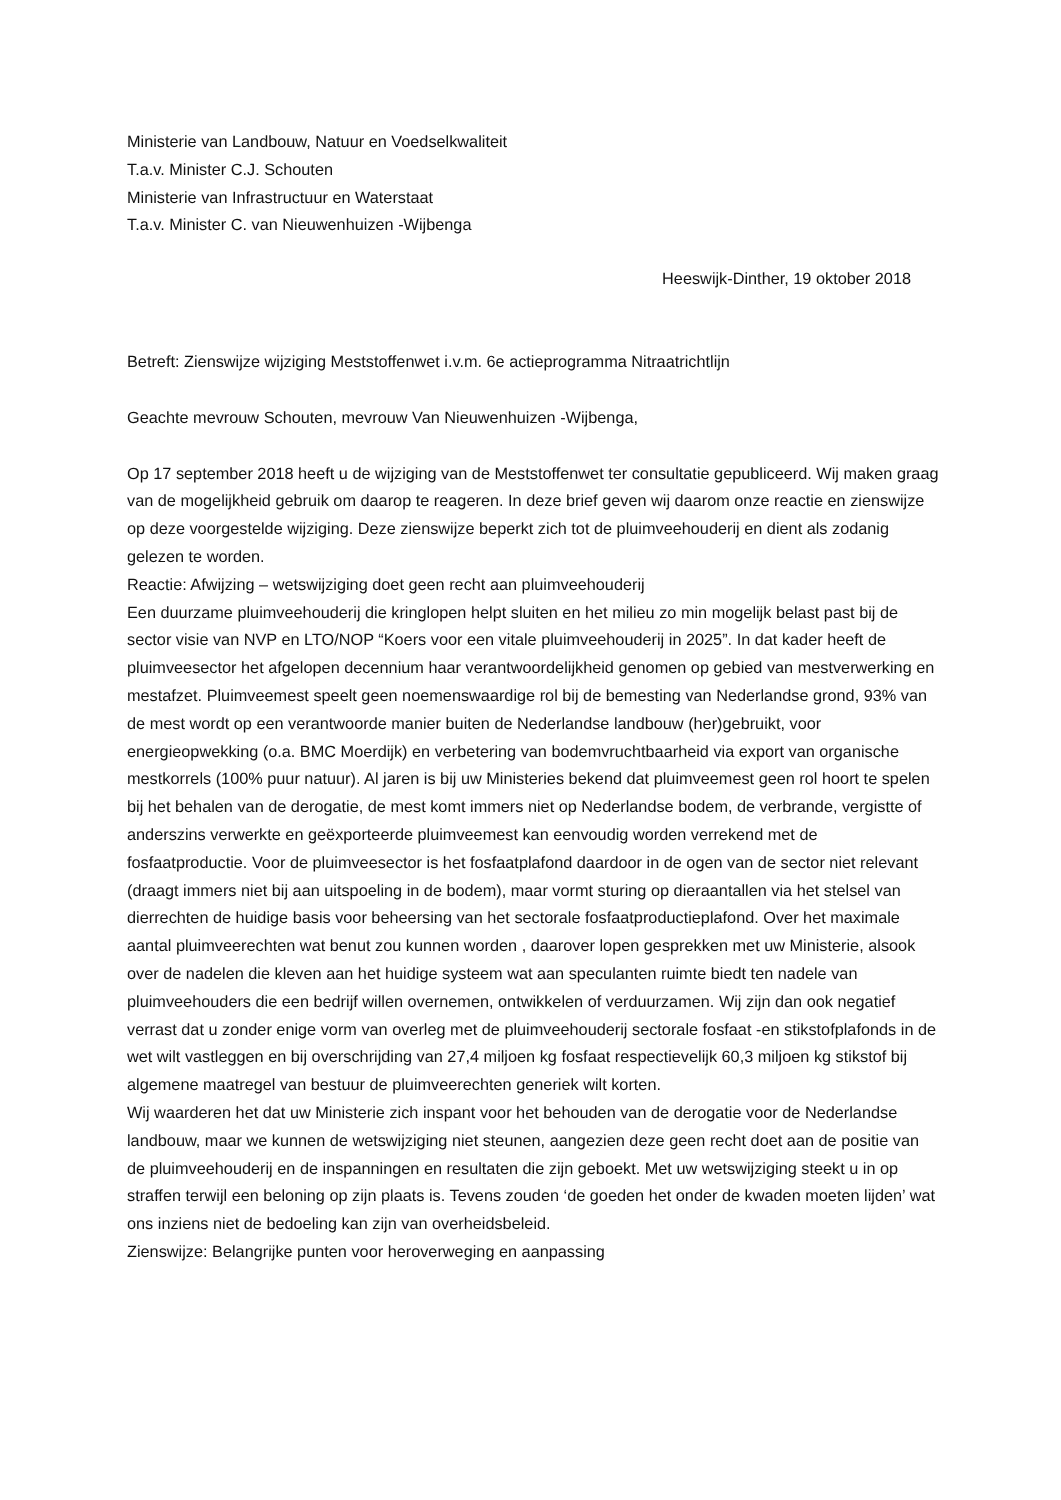Ministerie van Landbouw, Natuur en Voedselkwaliteit
T.a.v. Minister C.J. Schouten
Ministerie van Infrastructuur en Waterstaat
T.a.v. Minister C. van Nieuwenhuizen -Wijbenga
Heeswijk-Dinther, 19 oktober 2018
Betreft: Zienswijze wijziging Meststoffenwet i.v.m. 6e actieprogramma Nitraatrichtlijn
Geachte mevrouw Schouten, mevrouw Van Nieuwenhuizen -Wijbenga,
Op 17 september 2018 heeft u de wijziging van de Meststoffenwet ter consultatie gepubliceerd. Wij maken graag van de mogelijkheid gebruik om daarop te reageren. In deze brief geven wij daarom onze reactie en zienswijze op deze voorgestelde wijziging. Deze zienswijze beperkt zich tot de pluimveehouderij en dient als zodanig gelezen te worden.
Reactie: Afwijzing – wetswijziging doet geen recht aan pluimveehouderij
Een duurzame pluimveehouderij die kringlopen helpt sluiten en het milieu zo min mogelijk belast past bij de sector visie van NVP en LTO/NOP “Koers voor een vitale pluimveehouderij in 2025”. In dat kader heeft de pluimveesector het afgelopen decennium haar verantwoordelijkheid genomen op gebied van mestverwerking en mestafzet. Pluimveemest speelt geen noemenswaardige rol bij de bemesting van Nederlandse grond, 93% van de mest wordt op een verantwoorde manier buiten de Nederlandse landbouw (her)gebruikt, voor energieopwekking (o.a. BMC Moerdijk) en verbetering van bodemvruchtbaarheid via export van organische mestkorrels (100% puur natuur). Al jaren is bij uw Ministeries bekend dat pluimveemest geen rol hoort te spelen bij het behalen van de derogatie, de mest komt immers niet op Nederlandse bodem, de verbrande, vergistte of anderszins verwerkte en geëxporteerde pluimveemest kan eenvoudig worden verrekend met de fosfaatproductie. Voor de pluimveesector is het fosfaatplafond daardoor in de ogen van de sector niet relevant (draagt immers niet bij aan uitspoeling in de bodem), maar vormt sturing op dieraantallen via het stelsel van dierrechten de huidige basis voor beheersing van het sectorale fosfaatproductieplafond. Over het maximale aantal pluimveerechten wat benut zou kunnen worden , daarover lopen gesprekken met uw Ministerie, alsook over de nadelen die kleven aan het huidige systeem wat aan speculanten ruimte biedt ten nadele van pluimveehouders die een bedrijf willen overnemen, ontwikkelen of verduurzamen. Wij zijn dan ook negatief verrast dat u zonder enige vorm van overleg met de pluimveehouderij sectorale fosfaat -en stikstofplafonds in de wet wilt vastleggen en bij overschrijding van 27,4 miljoen kg fosfaat respectievelijk 60,3 miljoen kg stikstof bij algemene maatregel van bestuur de pluimveerechten generiek wilt korten.
Wij waarderen het dat uw Ministerie zich inspant voor het behouden van de derogatie voor de Nederlandse landbouw, maar we kunnen de wetswijziging niet steunen, aangezien deze geen recht doet aan de positie van de pluimveehouderij en de inspanningen en resultaten die zijn geboekt. Met uw wetswijziging steekt u in op straffen terwijl een beloning op zijn plaats is. Tevens zouden ‘de goeden het onder de kwaden moeten lijden’ wat ons inziens niet de bedoeling kan zijn van overheidsbeleid.
Zienswijze: Belangrijke punten voor heroverweging en aanpassing